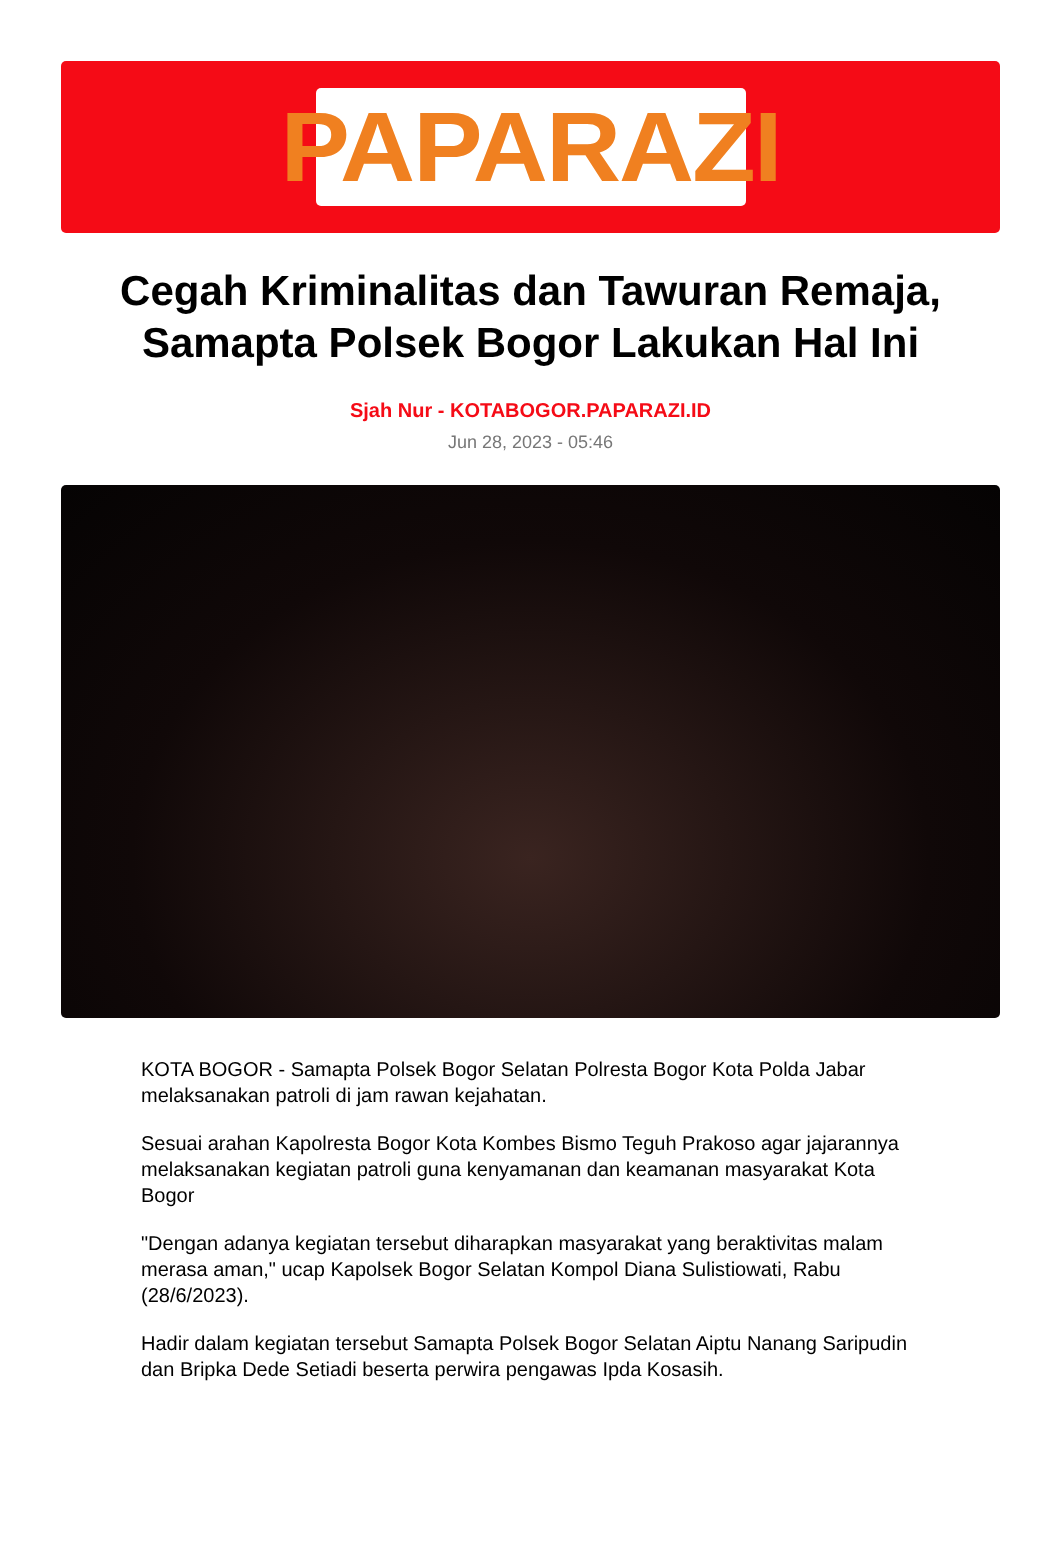PAPARAZI
Cegah Kriminalitas dan Tawuran Remaja, Samapta Polsek Bogor Lakukan Hal Ini
Sjah Nur - KOTABOGOR.PAPARAZI.ID
Jun 28, 2023 - 05:46
KOTA BOGOR - Samapta Polsek Bogor Selatan Polresta Bogor Kota Polda Jabar melaksanakan patroli di jam rawan kejahatan.
Sesuai arahan Kapolresta Bogor Kota Kombes Bismo Teguh Prakoso agar jajarannya melaksanakan kegiatan patroli guna kenyamanan dan keamanan masyarakat Kota Bogor
"Dengan adanya kegiatan tersebut diharapkan masyarakat yang beraktivitas malam merasa aman," ucap Kapolsek Bogor Selatan Kompol Diana Sulistiowati, Rabu (28/6/2023).
Hadir dalam kegiatan tersebut Samapta Polsek Bogor Selatan Aiptu Nanang Saripudin dan Bripka Dede Setiadi beserta perwira pengawas Ipda Kosasih.